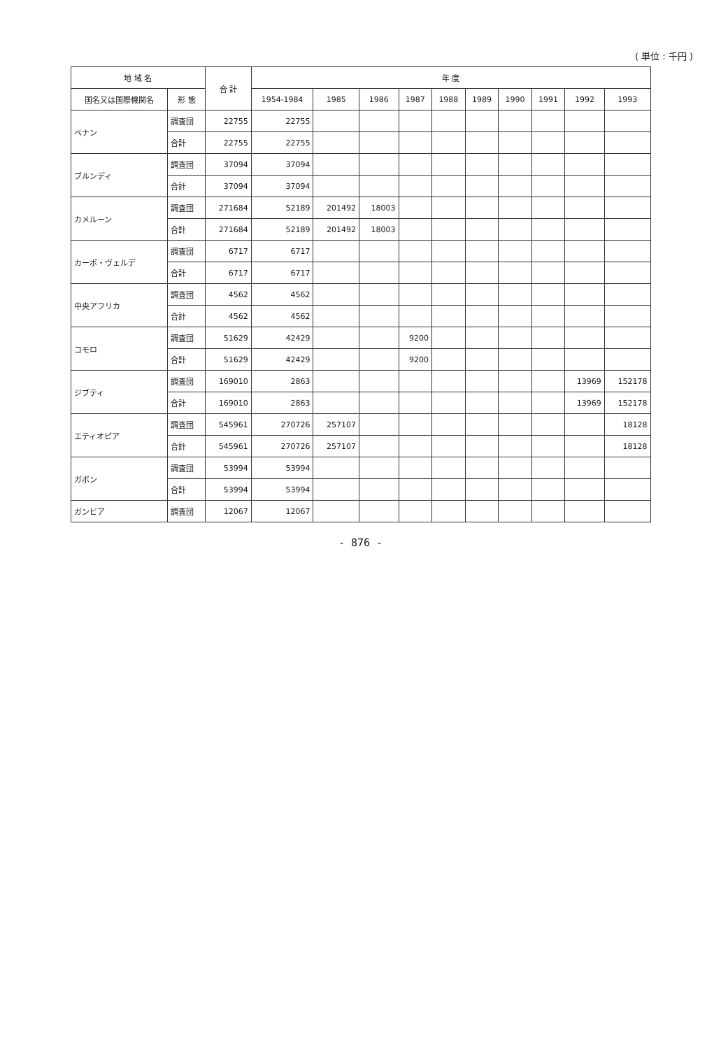( 単位 : 千円 )
| 地 域 名 | | 合 計 | 年 度 | | | | | | | | | |
| --- | --- | --- | --- | --- | --- | --- | --- | --- | --- | --- | --- | --- |
| 国名又は国際機関名 | 形 態 | | 1954-1984 | 1985 | 1986 | 1987 | 1988 | 1989 | 1990 | 1991 | 1992 | 1993 |
| ベナン | 調査団 | 22755 | 22755 | | | | | | | | | |
| | 合計 | 22755 | 22755 | | | | | | | | | |
| ブルンディ | 調査団 | 37094 | 37094 | | | | | | | | | |
| | 合計 | 37094 | 37094 | | | | | | | | | |
| カメルーン | 調査団 | 271684 | 52189 | 201492 | 18003 | | | | | | | |
| | 合計 | 271684 | 52189 | 201492 | 18003 | | | | | | | |
| カーボ・ヴェルデ | 調査団 | 6717 | 6717 | | | | | | | | | |
| | 合計 | 6717 | 6717 | | | | | | | | | |
| 中央アフリカ | 調査団 | 4562 | 4562 | | | | | | | | | |
| | 合計 | 4562 | 4562 | | | | | | | | | |
| コモロ | 調査団 | 51629 | 42429 | | | 9200 | | | | | | |
| | 合計 | 51629 | 42429 | | | 9200 | | | | | | |
| ジブティ | 調査団 | 169010 | 2863 | | | | | | | | 13969 | 152178 |
| | 合計 | 169010 | 2863 | | | | | | | | 13969 | 152178 |
| エティオピア | 調査団 | 545961 | 270726 | 257107 | | | | | | | | 18128 |
| | 合計 | 545961 | 270726 | 257107 | | | | | | | | 18128 |
| ガボン | 調査団 | 53994 | 53994 | | | | | | | | | |
| | 合計 | 53994 | 53994 | | | | | | | | | |
| ガンビア | 調査団 | 12067 | 12067 | | | | | | | | | |
- 876 -